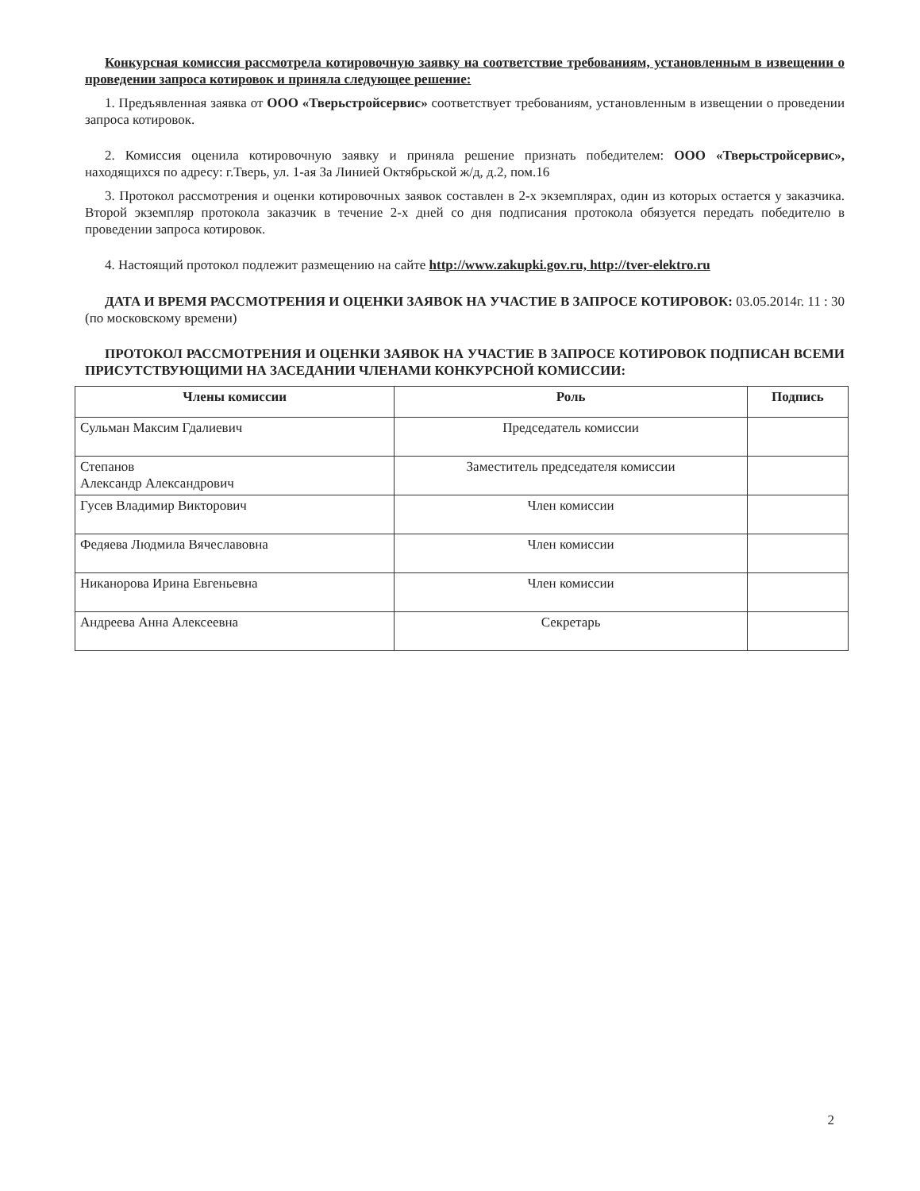Конкурсная комиссия рассмотрела котировочную заявку на соответствие требованиям, установленным в извещении о проведении запроса котировок и приняла следующее решение:
1. Предъявленная заявка от ООО «Тверьстройсервис» соответствует требованиям, установленным в извещении о проведении запроса котировок.
2. Комиссия оценила котировочную заявку и приняла решение признать победителем: ООО «Тверьстройсервис», находящихся по адресу: г.Тверь, ул. 1-ая За Линией Октябрьской ж/д, д.2, пом.16
3. Протокол рассмотрения и оценки котировочных заявок составлен в 2-х экземплярах, один из которых остается у заказчика. Второй экземпляр протокола заказчик в течение 2-х дней со дня подписания протокола обязуется передать победителю в проведении запроса котировок.
4. Настоящий протокол подлежит размещению на сайте http://www.zakupki.gov.ru, http://tver-elektro.ru
ДАТА И ВРЕМЯ РАССМОТРЕНИЯ И ОЦЕНКИ ЗАЯВОК НА УЧАСТИЕ В ЗАПРОСЕ КОТИРОВОК: 03.05.2014г. 11 : 30 (по московскому времени)
ПРОТОКОЛ РАССМОТРЕНИЯ И ОЦЕНКИ ЗАЯВОК НА УЧАСТИЕ В ЗАПРОСЕ КОТИРОВОК ПОДПИСАН ВСЕМИ ПРИСУТСТВУЮЩИМИ НА ЗАСЕДАНИИ ЧЛЕНАМИ КОНКУРСНОЙ КОМИССИИ:
| Члены комиссии | Роль | Подпись |
| --- | --- | --- |
| Сульман Максим Гдалиевич | Председатель комиссии | |
| Степанов Александр Александрович | Заместитель председателя комиссии | |
| Гусев Владимир Викторович | Член комиссии | |
| Федяева Людмила Вячеславовна | Член комиссии | |
| Никанорова Ирина Евгеньевна | Член комиссии | |
| Андреева Анна Алексеевна | Секретарь | |
2